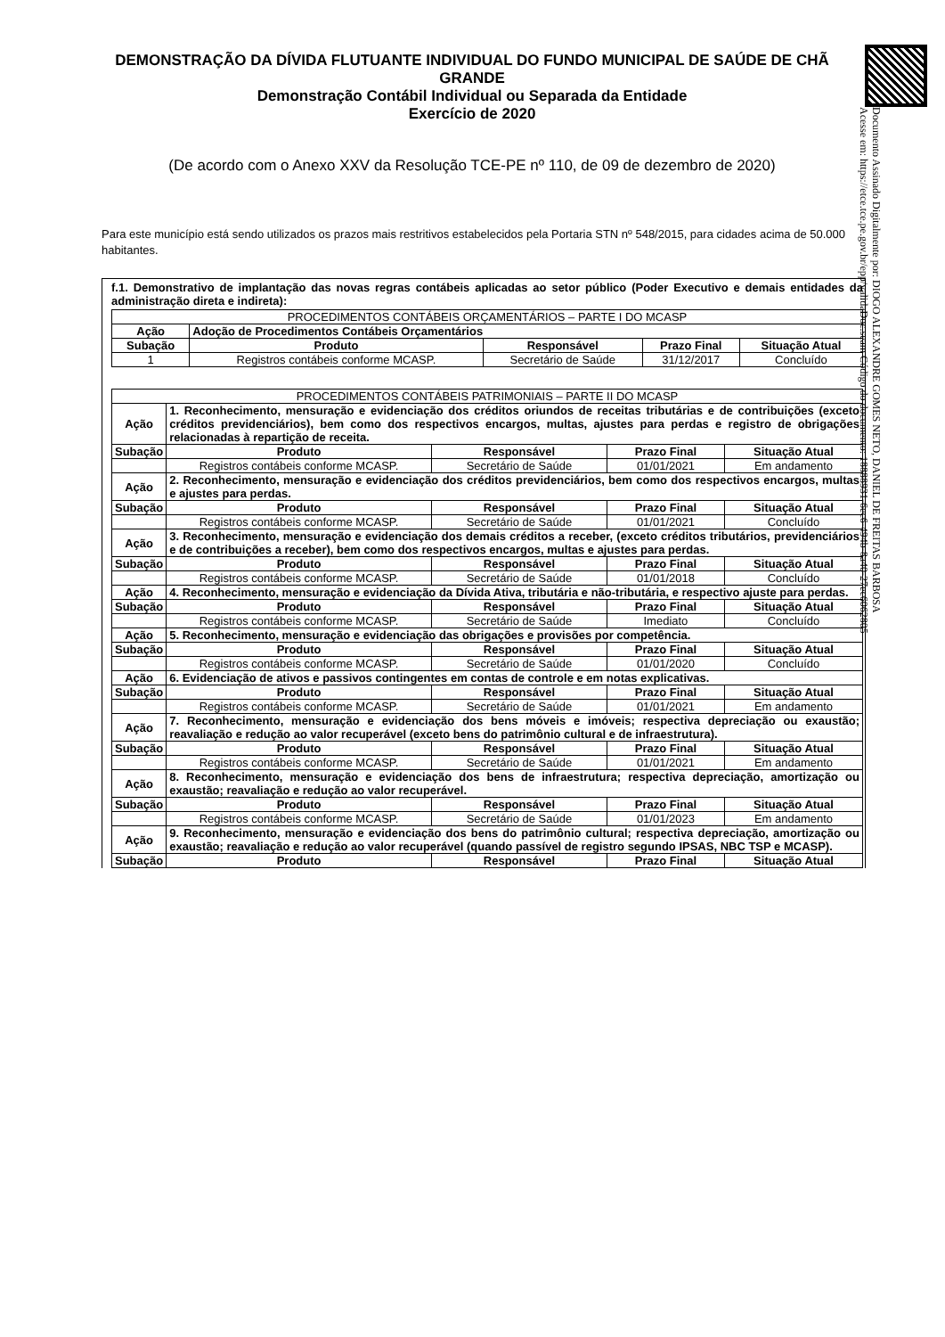Documento Assinado Digitalmente por: DIOGO ALEXANDRE GOMES NETO, DANIEL DE FREITAS BARBOSA
Acesse em: https://etce.tce.pe.gov.br/epp/validaDoc.seam Código do documento: 18888931-6ec6-494b-8a40-27ec6062805
DEMONSTRAÇÃO DA DÍVIDA FLUTUANTE INDIVIDUAL DO FUNDO MUNICIPAL DE SAÚDE DE CHÃ GRANDE
Demonstração Contábil Individual ou Separada da Entidade
Exercício de 2020
(De acordo com o Anexo XXV da Resolução TCE-PE nº 110, de 09 de dezembro de 2020)
Para este município está sendo utilizados os prazos mais restritivos estabelecidos pela Portaria STN nº 548/2015, para cidades acima de 50.000 habitantes.
f.1. Demonstrativo de implantação das novas regras contábeis aplicadas ao setor público (Poder Executivo e demais entidades da administração direta e indireta):
| PROCEDIMENTOS CONTÁBEIS ORÇAMENTÁRIOS – PARTE I DO MCASP | | | | |
| --- | --- | --- | --- | --- |
| Ação | Adoção de Procedimentos Contábeis Orçamentários | | | |
| Subação | Produto | Responsável | Prazo Final | Situação Atual |
| 1 | Registros contábeis conforme MCASP. | Secretário de Saúde | 31/12/2017 | Concluído |
| PROCEDIMENTOS CONTÁBEIS PATRIMONIAIS – PARTE II DO MCASP | | | | |
| --- | --- | --- | --- | --- |
| Ação | 1. Reconhecimento, mensuração e evidenciação dos créditos oriundos de receitas tributárias e de contribuições (exceto créditos previdenciários), bem como dos respectivos encargos, multas, ajustes para perdas e registro de obrigações relacionadas à repartição de receita. | | | |
| Subação | Produto | Responsável | Prazo Final | Situação Atual |
| | Registros contábeis conforme MCASP. | Secretário de Saúde | 01/01/2021 | Em andamento |
| Ação | 2. Reconhecimento, mensuração e evidenciação dos créditos previdenciários, bem como dos respectivos encargos, multas e ajustes para perdas. | | | |
| Subação | Produto | Responsável | Prazo Final | Situação Atual |
| | Registros contábeis conforme MCASP. | Secretário de Saúde | 01/01/2021 | Concluído |
| Ação | 3. Reconhecimento, mensuração e evidenciação dos demais créditos a receber, (exceto créditos tributários, previdenciários e de contribuições a receber), bem como dos respectivos encargos, multas e ajustes para perdas. | | | |
| Subação | Produto | Responsável | Prazo Final | Situação Atual |
| | Registros contábeis conforme MCASP. | Secretário de Saúde | 01/01/2018 | Concluído |
| Ação | 4. Reconhecimento, mensuração e evidenciação da Dívida Ativa, tributária e não-tributária, e respectivo ajuste para perdas. | | | |
| Subação | Produto | Responsável | Prazo Final | Situação Atual |
| | Registros contábeis conforme MCASP. | Secretário de Saúde | Imediato | Concluído |
| Ação | 5. Reconhecimento, mensuração e evidenciação das obrigações e provisões por competência. | | | |
| Subação | Produto | Responsável | Prazo Final | Situação Atual |
| | Registros contábeis conforme MCASP. | Secretário de Saúde | 01/01/2020 | Concluído |
| Ação | 6. Evidenciação de ativos e passivos contingentes em contas de controle e em notas explicativas. | | | |
| Subação | Produto | Responsável | Prazo Final | Situação Atual |
| | Registros contábeis conforme MCASP. | Secretário de Saúde | 01/01/2021 | Em andamento |
| Ação | 7. Reconhecimento, mensuração e evidenciação dos bens móveis e imóveis; respectiva depreciação ou exaustão; reavaliação e redução ao valor recuperável (exceto bens do patrimônio cultural e de infraestrutura). | | | |
| Subação | Produto | Responsável | Prazo Final | Situação Atual |
| | Registros contábeis conforme MCASP. | Secretário de Saúde | 01/01/2021 | Em andamento |
| Ação | 8. Reconhecimento, mensuração e evidenciação dos bens de infraestrutura; respectiva depreciação, amortização ou exaustão; reavaliação e redução ao valor recuperável. | | | |
| Subação | Produto | Responsável | Prazo Final | Situação Atual |
| | Registros contábeis conforme MCASP. | Secretário de Saúde | 01/01/2023 | Em andamento |
| Ação | 9. Reconhecimento, mensuração e evidenciação dos bens do patrimônio cultural; respectiva depreciação, amortização ou exaustão; reavaliação e redução ao valor recuperável (quando passível de registro segundo IPSAS, NBC TSP e MCASP). | | | |
| Subação | Produto | Responsável | Prazo Final | Situação Atual |